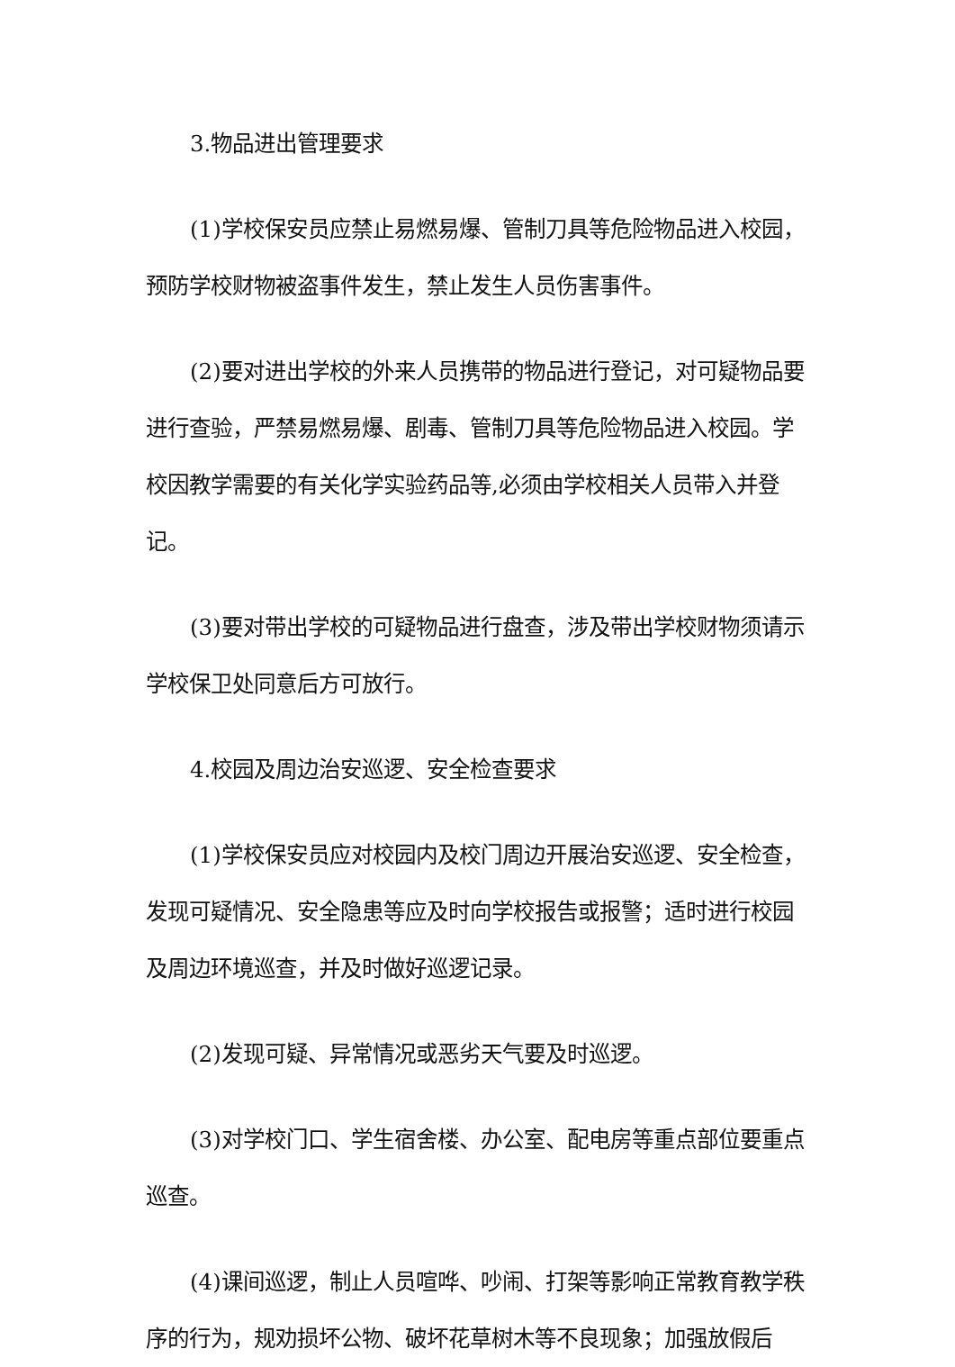3.物品进出管理要求
(1)学校保安员应禁止易燃易爆、管制刀具等危险物品进入校园，预防学校财物被盗事件发生，禁止发生人员伤害事件。
(2)要对进出学校的外来人员携带的物品进行登记，对可疑物品要进行查验，严禁易燃易爆、剧毒、管制刀具等危险物品进入校园。学校因教学需要的有关化学实验药品等,必须由学校相关人员带入并登记。
(3)要对带出学校的可疑物品进行盘查，涉及带出学校财物须请示学校保卫处同意后方可放行。
4.校园及周边治安巡逻、安全检查要求
(1)学校保安员应对校园内及校门周边开展治安巡逻、安全检查，发现可疑情况、安全隐患等应及时向学校报告或报警；适时进行校园及周边环境巡查，并及时做好巡逻记录。
(2)发现可疑、异常情况或恶劣天气要及时巡逻。
(3)对学校门口、学生宿舍楼、办公室、配电房等重点部位要重点巡查。
(4)课间巡逻，制止人员喧哗、吵闹、打架等影响正常教育教学秩序的行为，规劝损坏公物、破坏花草树木等不良现象；加强放假后